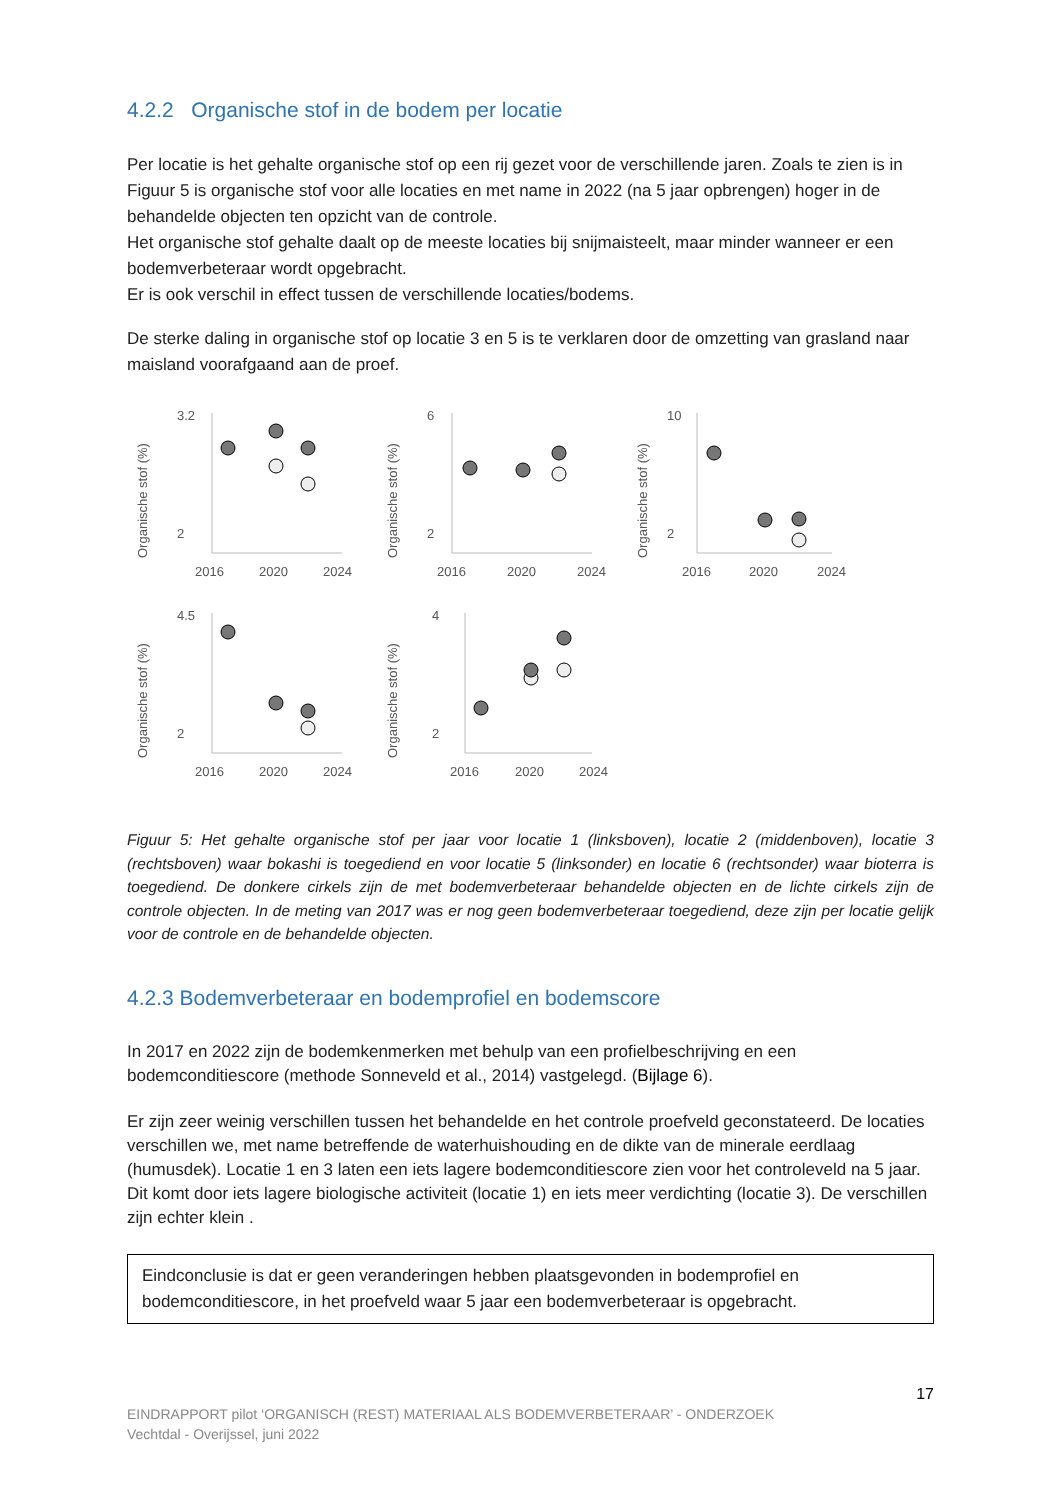4.2.2 Organische stof in de bodem per locatie
Per locatie is het gehalte organische stof op een rij gezet voor de verschillende jaren. Zoals te zien is in Figuur 5 is organische stof voor alle locaties en met name in 2022 (na 5 jaar opbrengen) hoger in de behandelde objecten ten opzicht van de controle.
Het organische stof gehalte daalt op de meeste locaties bij snijmaisteelt, maar minder wanneer er een bodemverbeteraar wordt opgebracht.
Er is ook verschil in effect tussen de verschillende locaties/bodems.
De sterke daling in organische stof op locatie 3 en 5 is te verklaren door de omzetting van grasland naar maisland voorafgaand aan de proef.
Organische stof (%)
3.2
2
2016
2020
2024
Organische stof (%)
6
2
2016
2020
2024
Organische stof (%)
10
2
2016
2020
2024
Organische stof (%)
4.5
2
2016
2020
2024
Organische stof (%)
4
2
2016
2020
2024
Figuur 5: Het gehalte organische stof per jaar voor locatie 1 (linksboven), locatie 2 (middenboven), locatie 3 (rechtsboven) waar bokashi is toegediend en voor locatie 5 (linksonder) en locatie 6 (rechtsonder) waar bioterra is toegediend. De donkere cirkels zijn de met bodemverbeteraar behandelde objecten en de lichte cirkels zijn de controle objecten. In de meting van 2017 was er nog geen bodemverbeteraar toegediend, deze zijn per locatie gelijk voor de controle en de behandelde objecten.
4.2.3 Bodemverbeteraar en bodemprofiel en bodemscore
In 2017 en 2022 zijn de bodemkenmerken met behulp van een profielbeschrijving en een bodemconditiescore (methode Sonneveld et al., 2014) vastgelegd. (Bijlage 6).
Er zijn zeer weinig verschillen tussen het behandelde en het controle proefveld geconstateerd. De locaties verschillen we, met name betreffende de waterhuishouding en de dikte van de minerale eerdlaag (humusdek). Locatie 1 en 3 laten een iets lagere bodemconditiescore zien voor het controleveld na 5 jaar. Dit komt door iets lagere biologische activiteit (locatie 1) en iets meer verdichting (locatie 3). De verschillen zijn echter klein .
Eindconclusie is dat er geen veranderingen hebben plaatsgevonden in bodemprofiel en bodemconditiescore, in het proefveld waar 5 jaar een bodemverbeteraar is opgebracht.
17
EINDRAPPORT pilot ‘ORGANISCH (REST) MATERIAAL ALS BODEMVERBETERAAR’ - ONDERZOEK
Vechtdal - Overijssel, juni 2022